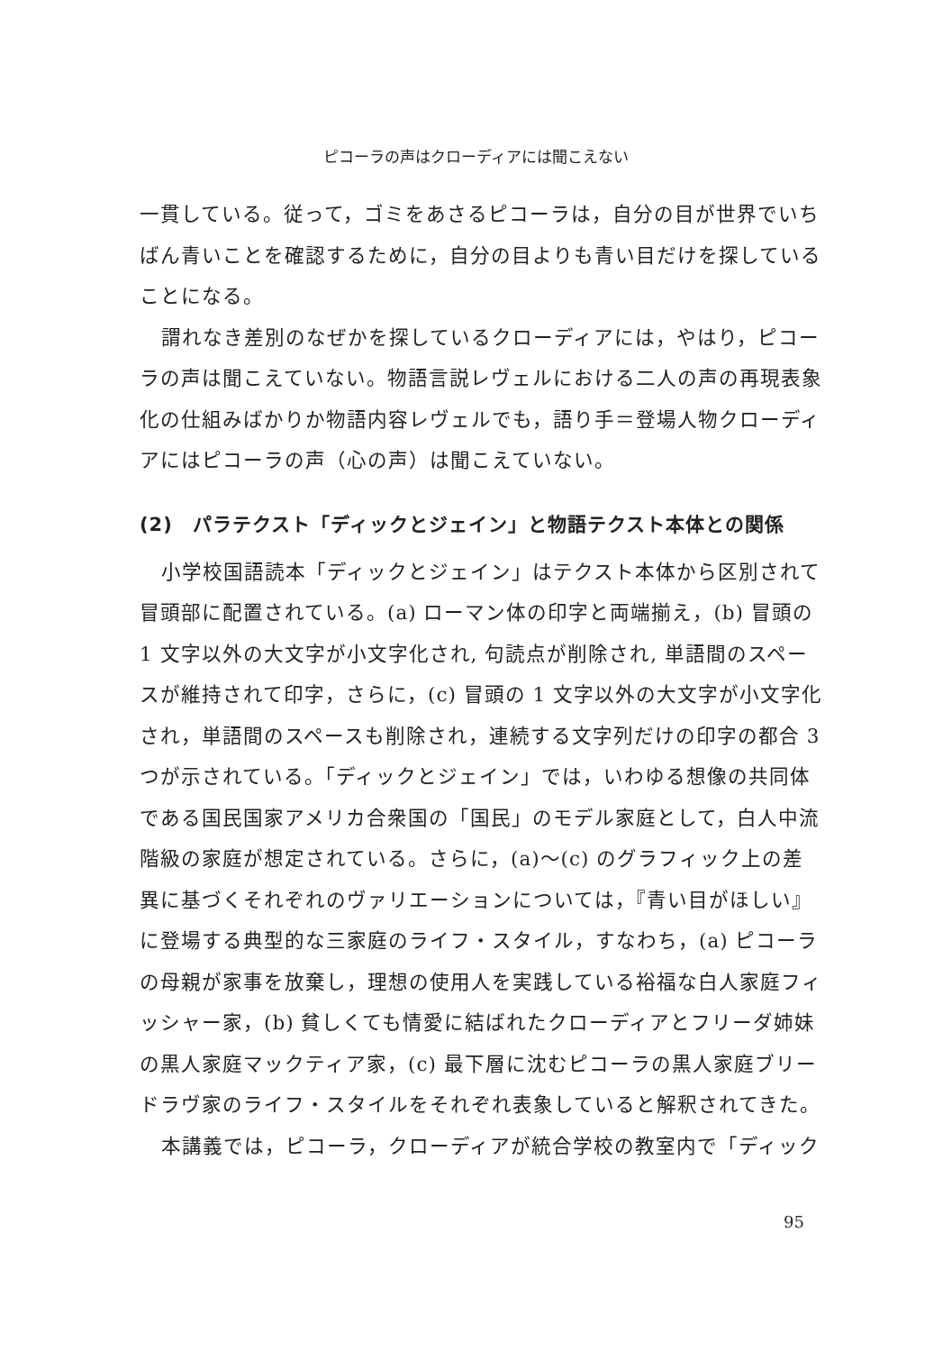ピコーラの声はクローディアには聞こえない
一貫している。従って，ゴミをあさるピコーラは，自分の目が世界でいちばん青いことを確認するために，自分の目よりも青い目だけを探していることになる。
謂れなき差別のなぜかを探しているクローディアには，やはり，ピコーラの声は聞こえていない。物語言説レヴェルにおける二人の声の再現表象化の仕組みばかりか物語内容レヴェルでも，語り手＝登場人物クローディアにはピコーラの声（心の声）は聞こえていない。
(2)　パラテクスト「ディックとジェイン」と物語テクスト本体との関係
小学校国語読本「ディックとジェイン」はテクスト本体から区別されて冒頭部に配置されている。(a) ローマン体の印字と両端揃え，(b) 冒頭の 1 文字以外の大文字が小文字化され, 句読点が削除され, 単語間のスペースが維持されて印字，さらに，(c) 冒頭の 1 文字以外の大文字が小文字化され，単語間のスペースも削除され，連続する文字列だけの印字の都合 3 つが示されている。「ディックとジェイン」では，いわゆる想像の共同体である国民国家アメリカ合衆国の「国民」のモデル家庭として，白人中流階級の家庭が想定されている。さらに，(a)～(c) のグラフィック上の差異に基づくそれぞれのヴァリエーションについては，『青い目がほしい』に登場する典型的な三家庭のライフ・スタイル，すなわち，(a) ピコーラの母親が家事を放棄し，理想の使用人を実践している裕福な白人家庭フィッシャー家，(b) 貧しくても情愛に結ばれたクローディアとフリーダ姉妹の黒人家庭マックティア家，(c) 最下層に沈むピコーラの黒人家庭ブリードラヴ家のライフ・スタイルをそれぞれ表象していると解釈されてきた。
本講義では，ピコーラ，クローディアが統合学校の教室内で「ディック
95